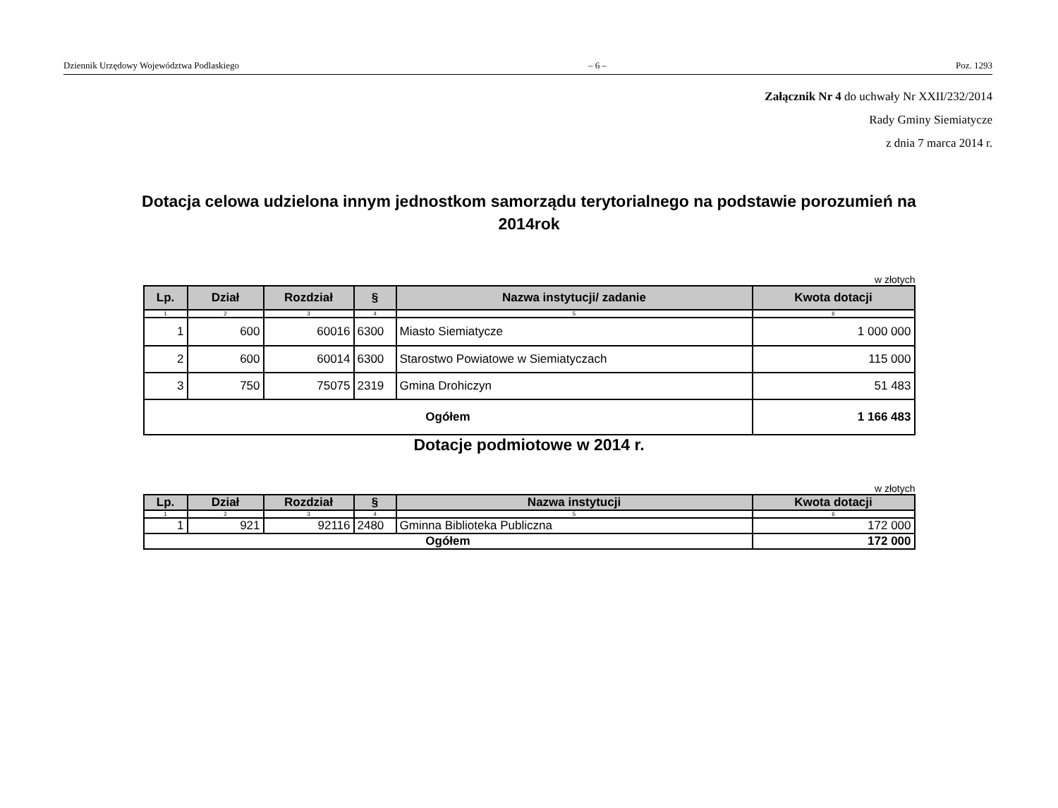Dziennik Urzędowy Województwa Podlaskiego – 6 – Poz. 1293
Załącznik Nr 4 do uchwały Nr XXII/232/2014
Rady Gminy Siemiatycze
z dnia 7 marca 2014 r.
Dotacja celowa udzielona innym jednostkom samorządu terytorialnego na podstawie porozumień na 2014rok
w złotych
| Lp. | Dział | Rozdział | § | Nazwa instytucji/ zadanie | Kwota dotacji |
| --- | --- | --- | --- | --- | --- |
| 1 | 2 | 3 | 4 | 5 | 6 |
| 1 | 600 | 60016 | 6300 | Miasto Siemiatycze | 1 000 000 |
| 2 | 600 | 60014 | 6300 | Starostwo Powiatowe w Siemiatyczach | 115 000 |
| 3 | 750 | 75075 | 2319 | Gmina Drohiczyn | 51 483 |
| Ogółem | | | | | 1 166 483 |
Dotacje podmiotowe w 2014 r.
w złotych
| Lp. | Dział | Rozdział | § | Nazwa instytucji | Kwota dotacji |
| --- | --- | --- | --- | --- | --- |
| 1 | 2 | 3 | 4 | 5 | 6 |
| 1 | 921 | 92116 | 2480 | Gminna Biblioteka Publiczna | 172 000 |
| Ogółem | | | | | 172 000 |